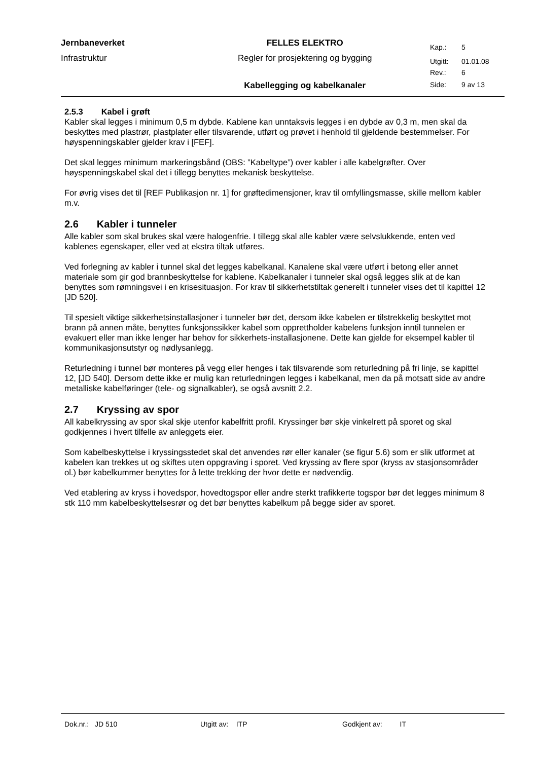| Jernbaneverket | FELLES ELEKTRO | Kap.: | 5 |
| Infrastruktur | Regler for prosjektering og bygging | Utgitt: | 01.01.08 |
| | | Rev.: | 6 |
| | Kabellegging og kabelkanaler | Side: | 9 av 13 |
2.5.3 Kabel i grøft
Kabler skal legges i minimum 0,5 m dybde. Kablene kan unntaksvis legges i en dybde av 0,3 m, men skal da beskyttes med plastrør, plastplater eller tilsvarende, utført og prøvet i henhold til gjeldende bestemmelser. For høyspenningskabler gjelder krav i [FEF].
Det skal legges minimum markeringsbånd (OBS: ”Kabeltype”) over kabler i alle kabelgrøfter. Over høyspenningskabel skal det i tillegg benyttes mekanisk beskyttelse.
For øvrig vises det til [REF Publikasjon nr. 1] for grøftedimensjoner, krav til omfyllingsmasse, skille mellom kabler m.v.
2.6 Kabler i tunneler
Alle kabler som skal brukes skal være halogenfrie. I tillegg skal alle kabler være selvslukkende, enten ved kablenes egenskaper, eller ved at ekstra tiltak utføres.
Ved forlegning av kabler i tunnel skal det legges kabelkanal. Kanalene skal være utført i betong eller annet materiale som gir god brannbeskyttelse for kablene. Kabelkanaler i tunneler skal også legges slik at de kan benyttes som rømningsvei i en krisesituasjon. For krav til sikkerhetstiltak generelt i tunneler vises det til kapittel 12 [JD 520].
Til spesielt viktige sikkerhetsinstallasjoner i tunneler bør det, dersom ikke kabelen er tilstrekkelig beskyttet mot brann på annen måte, benyttes funksjonssikker kabel som opprettholder kabelens funksjon inntil tunnelen er evakuert eller man ikke lenger har behov for sikkerhets-installasjonene. Dette kan gjelde for eksempel kabler til kommunikasjonsutstyr og nødlysanlegg.
Returledning i tunnel bør monteres på vegg eller henges i tak tilsvarende som returledning på fri linje, se kapittel 12, [JD 540]. Dersom dette ikke er mulig kan returledningen legges i kabelkanal, men da på motsatt side av andre metalliske kabelføringer (tele- og signalkabler), se også avsnitt 2.2.
2.7 Kryssing av spor
All kabelkryssing av spor skal skje utenfor kabelfritt profil. Kryssinger bør skje vinkelrett på sporet og skal godkjennes i hvert tilfelle av anleggets eier.
Som kabelbeskyttelse i kryssingsstedet skal det anvendes rør eller kanaler (se figur 5.6) som er slik utformet at kabelen kan trekkes ut og skiftes uten oppgraving i sporet. Ved kryssing av flere spor (kryss av stasjonsområder ol.) bør kabelkummer benyttes for å lette trekking der hvor dette er nødvendig.
Ved etablering av kryss i hovedspor, hovedtogspor eller andre sterkt trafikkerte togspor bør det legges minimum 8 stk 110 mm kabelbeskyttelsesrør og det bør benyttes kabelkum på begge sider av sporet.
Dok.nr.: JD 510 Utgitt av: ITP Godkjent av: IT